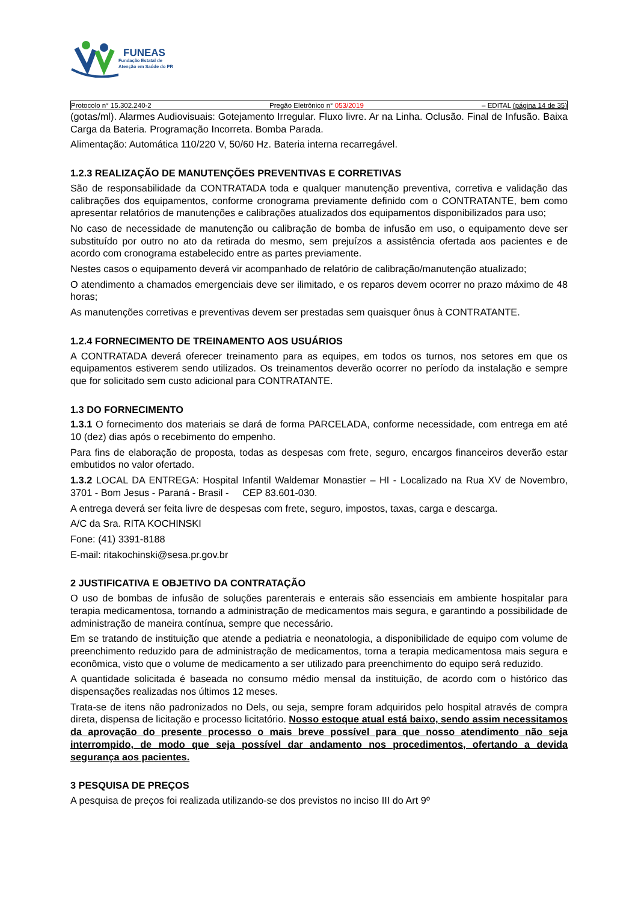FUNEAS
Fundação Estatal de
Atenção em Saúde do PR
Protocolo n° 15.302.240-2 Pregão Eletrônico n° 053/2019 – EDITAL (página 14 de 35)
(gotas/ml). Alarmes Audiovisuais: Gotejamento Irregular. Fluxo livre. Ar na Linha. Oclusão. Final de Infusão. Baixa Carga da Bateria. Programação Incorreta. Bomba Parada.
Alimentação: Automática 110/220 V, 50/60 Hz. Bateria interna recarregável.
1.2.3 REALIZAÇÃO DE MANUTENÇÕES PREVENTIVAS E CORRETIVAS
São de responsabilidade da CONTRATADA toda e qualquer manutenção preventiva, corretiva e validação das calibrações dos equipamentos, conforme cronograma previamente definido com o CONTRATANTE, bem como apresentar relatórios de manutenções e calibrações atualizados dos equipamentos disponibilizados para uso;
No caso de necessidade de manutenção ou calibração de bomba de infusão em uso, o equipamento deve ser substituído por outro no ato da retirada do mesmo, sem prejuízos a assistência ofertada aos pacientes e de acordo com cronograma estabelecido entre as partes previamente.
Nestes casos o equipamento deverá vir acompanhado de relatório de calibração/manutenção atualizado;
O atendimento a chamados emergenciais deve ser ilimitado, e os reparos devem ocorrer no prazo máximo de 48 horas;
As manutenções corretivas e preventivas devem ser prestadas sem quaisquer ônus à CONTRATANTE.
1.2.4 FORNECIMENTO DE TREINAMENTO AOS USUÁRIOS
A CONTRATADA deverá oferecer treinamento para as equipes, em todos os turnos, nos setores em que os equipamentos estiverem sendo utilizados. Os treinamentos deverão ocorrer no período da instalação e sempre que for solicitado sem custo adicional para CONTRATANTE.
1.3 DO FORNECIMENTO
1.3.1 O fornecimento dos materiais se dará de forma PARCELADA, conforme necessidade, com entrega em até 10 (dez) dias após o recebimento do empenho.
Para fins de elaboração de proposta, todas as despesas com frete, seguro, encargos financeiros deverão estar embutidos no valor ofertado.
1.3.2 LOCAL DA ENTREGA: Hospital Infantil Waldemar Monastier – HI - Localizado na Rua XV de Novembro, 3701 - Bom Jesus - Paraná - Brasil - CEP 83.601-030.
A entrega deverá ser feita livre de despesas com frete, seguro, impostos, taxas, carga e descarga.
A/C da Sra. RITA KOCHINSKI
Fone: (41) 3391-8188
E-mail: ritakochinski@sesa.pr.gov.br
2 JUSTIFICATIVA E OBJETIVO DA CONTRATAÇÃO
O uso de bombas de infusão de soluções parenterais e enterais são essenciais em ambiente hospitalar para terapia medicamentosa, tornando a administração de medicamentos mais segura, e garantindo a possibilidade de administração de maneira contínua, sempre que necessário.
Em se tratando de instituição que atende a pediatria e neonatologia, a disponibilidade de equipo com volume de preenchimento reduzido para de administração de medicamentos, torna a terapia medicamentosa mais segura e econômica, visto que o volume de medicamento a ser utilizado para preenchimento do equipo será reduzido.
A quantidade solicitada é baseada no consumo médio mensal da instituição, de acordo com o histórico das dispensações realizadas nos últimos 12 meses.
Trata-se de itens não padronizados no Dels, ou seja, sempre foram adquiridos pelo hospital através de compra direta, dispensa de licitação e processo licitatório. Nosso estoque atual está baixo, sendo assim necessitamos da aprovação do presente processo o mais breve possível para que nosso atendimento não seja interrompido, de modo que seja possível dar andamento nos procedimentos, ofertando a devida segurança aos pacientes.
3 PESQUISA DE PREÇOS
A pesquisa de preços foi realizada utilizando-se dos previstos no inciso III do Art 9º